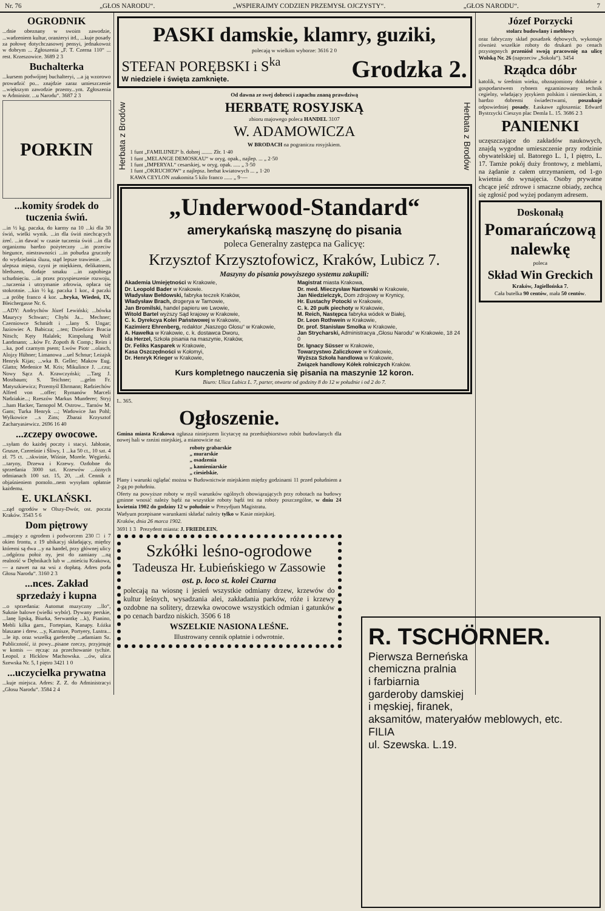Nr. 76 „GŁOS NARODU“. „WSPIERAJMY CODZIEN PRZEMYSŁ OJCZYSTY“. „GŁOS NARODU“. 7
OGRODNIK
...dnie obeznany w swoim zawodzie, ...wadzeniem kultur, oranżeryi itd., ...kuje posady za połowę dotychczasowej pensyi, jednakowoż w dobrym ... Zgłoszenia „F. T. Czerna 110“ ... rest. Krzeszowice. 3689 2 3
Buchalterka
...kursem podwójnej buchalteryi, ...a ją wzorowo prowadzić po... znajdzie zaraz umieszczenie ...większym zawodzie przemy...ym. Zgłoszenia w Administr. ...u Narodu“. 3687 2 3
PORKIN
...komity środek do tuczenia świń.
...in ½ kg. paczka, do karmy na 10 ...ki dla 30 świń, wielki wynik. ...in dla świń niechcących żreć. ...in dawać w czasie tuczenia świń ...in dla organizmu bardzo pożyteczny ...in przeciw biegunce, niestrawności ...in pobudza gruczoły do wydzielania śluzu, stąd lepsze trawienie. ...in ulepsza mięso, czyni je miękkiem, delikatnem, bledszem, dodaje smaku ...in zapobiega schudnięciu. ...in przez przyspieszenie rozwoju, ...tuczenia i utrzymanie zdrowia, opłaca się stokrotnie. ...kin ½ kg. paczka 1 kor., 4 paczki ...a próbę franco 4 kor. ...bryka, Wiedeń, IX, Bleichergasse Nr. 6.
...ADY: Andrychów Józef Lewiński; ...bówka Maurycy Schwarc; Chybi Ja... Mechner; Czerniowce Schmidt i ...lany S. Ungar; Jaziowiec A. Babicza; ...ten; Dziedzice Bracia Nitsch; Kęty Halalek; Kimpolung Wolf Landmann; ...ków Fr. Zopoth & Comp.; Reim i ...ka, pod czarnym psem; Lwów Piotr ...olasch, Alojzy Hübner; Limanowa ...uel Schnur; Leżajsk Henryk Kijas; ...wka B. Geller; Makow Eug. Glattn; Medenice M. Kris; Mikulince J. ...czu; Nowy Sącz A. Krawczyński; ...Targ J. Mostbaum; S. Teichner; ...gelm Fr. Matyszkiewicz; Przemyśl Ehrmann; Radziechów Alfred von ...offer; Rymanów Marceli Nadziakie...; Rzeszów Markus Munderer; Stryj ...ham Hacker, Tarnopol M. Ostrow... Tarnów M. Gans; Turka Henryk ...; Wadowice Jan Pohl; Wylkowice ...s Zins; Zbaraż Krzysztof Zacharyasiewicz. 2696 16 40
...zczepy owocowe.
...syłam do każdej poczty i stacyi. Jabłonie, Grusze, Czereśnie i Śliwy, 1 ...ka 50 ct., 10 szt. 4 zł. 75 ct. ...skwinie, Wiśnie, Morele. Węgierki. ...taryny, Drzewa i Krzewy. Ozdobne do sprzedania 3000 szt. Krzewów ...óżnych odmianach 100 szt. 15, 20, ...zł. Cennik z objaśnieniem pomolo...nem wysyłam opłatnie każdemu.
E. UKLAŃSKI.
...ząd ogrodów w Olszy-Dwór, ost. poczta Kraków. 3543 5 6
Dom piętrowy
...mujący z ogrodem i podworcem 230 □ i 7 okien frontu, z 19 ubikacyj składający, między któremi są dwa ...y na handel, przy głównej ulicy ...odgórzu położ ny, jest do zamiany ...ną realność w Dębnikach lub w ...mieściu Krakowa, — a nawet na na wsi z dopłatą. Adres poda Głosu Narodu“. 3160 2 3
...nces. Zakład sprzedaży i kupna
...o sprzedania: Automat muzyczny ...llo“, Suknie balowe (wielki wybór). Dywany perskie, ...lanę lipską, Biurka, Serwantkę ...k), Pianino, Mebli kilka garn., Fortepian, Kanapy. Łóżka blaszane i drew. ...y, Karnisze, Portyery, Lustra... ...le itp. oraz wszelką garderobę ...adamiam Sz. Publiczność, iż powy...pisane rzeczy, przyjmuję w komis — ręcząc za przechowanie tychże. Leopol. z Hicklow Machowska. ...ów, ulica Szewska Nr. 5, I piętro 3421 1 0
...uczycielka prywatna
...kuje miejsca. Adres: Z. Z. do Administracyi „Głosu Narodu“. 3584 2 4
PASKI damskie, klamry, guziki,
polecają w wielkim wyborze: 3616 2 0
STEFAN PORĘBSKI i S<sup>ka</sup>
W niedziele i święta zamknięte.
Grodzka 2.
Herbata z Brodów
Od dawna ze swej dobroci i zapachu znaną prawdziwą
HERBATĘ ROSYJSKĄ
zbioru majowego poleca HANDEL 3107
W. ADAMOWICZA
W BRODACH na pograniczu rosyjskiem.
1 funt „FAMILIJNEJ“ b. dobrej ........ Złr. 1·40
1 funt „MELANGE DEMOSKAU“ w oryg. opak., najlep. ... „ 2·50
1 funt „IMPERYAL“ cesarskiej, w oryg. opak. ..... „ 3·50
1 funt „OKRUCHOW“ z najlepsz. herbat kwiatowych ... „ 1·20
KAWA CEYLON znakomita 5 kilo franco ...... „ 9·—
Herbata z Brodów
„Underwood-Standard“
amerykańską maszynę do pisania
poleca Generalny zastępca na Galicyę:
Krzysztof Krzysztofowicz, Kraków, Lubicz 7.
Maszyny do pisania powyższego systemu zakupili:
Akademia Umiejętności w Krakowie,
Dr. Leopold Bader w Krakowie.
Władysław Bełdowski, fabryka teczek Kraków,
Władysław Brach, drogerya w Tarnowie,
Jan Bromilski, handel papieru we Lwowie,
Witold Bartel wyższy Sąd krajowy w Krakowie,
C. k. Dyrekcya Kolei Państwowej w Krakowie,
Kazimierz Ehrenberg, redaktor „Naszego Głosu“ w Krakowie,
A. Hawełka w Krakowie, c. k. dostawca Dworu,
Ida Herzel, Szkoła pisania na maszynie, Kraków,
Dr. Feliks Kasparek w Krakowie,
Kasa Oszczędności w Kołomyi,
Dr. Henryk Krieger w Krakowie,
Magistrat miasta Krakowa,
Dr. med. Mieczysław Nartowski w Krakowie,
Jan Niedzielczyk, Dom zdrojowy w Krynicy,
Hr. Eustachy Potocki w Krakowie,
C. k. 20 pułk piechoty w Krakowie,
M. Reich, Następca fabryka wódek w Białej,
Dr. Leon Rothwein w Krakowie,
Dr. prof. Stanisław Smolka w Krakowie,
Jan Strycharski, Administracya „Głosu Narodu“ w Krakowie, 18 24 0
Dr. Ignacy Süsser w Krakowie,
Towarzystwo Zaliczkowe w Krakowie,
Wyższa Szkoła handlowa w Krakowie,
Związek handlowy Kółek rolniczych Kraków.
Kurs kompletnego nauczenia się pisania na maszynie 12 koron.
Biuro: Ulica Lubicz L. 7, parter, otwarte od godziny 8 do 12 w południe i od 2 do 7.
L. 365.
Ogłoszenie.
Gmina miasta Krakowa ogłasza niniejszem licytacyę na przedsiębiorstwo robót budowlanych dla nowej hali w rzeźni miejskiej, a mianowicie na:
roboty grabarskie
„ murarskie
„ osadzenia
„ kamieniarskie
„ ciesielskie.
Plany i warunki oglądać można w Budownictwie miejskiem między godzinami 11 przed południem a 2-gą po południu.
Oferty na powyższe roboty w myśl warunków ogólnych obowiązujących przy robotach na budowy gminne wnosić należy bądź na wszystkie roboty bądź też na roboty poszczególne, w dniu 24 kwietnia 1902 do godziny 12 w południe w Prezydjum Magistratu.
Wadyum przepisane warunkami składać należy tylko w Kasie miejskiej.
Kraków, dnia 26 marca 1902.
3691 1 3 Prezydent miasta: J. FRIEDLEIN.
Szkółki leśno-ogrodowe
Tadeusza Hr. Łubieńskiego w Zassowie
ost. p. loco st. kolei Czarna
polecają na wiosnę i jesień wszystkie odmiany drzew, krzewów do kultur leśnych, wysadzania alei, zakładania parków, róże i krzewy ozdobne na solitery, drzewka owocowe wszystkich odmian i gatunków po cenach bardzo niskich. 3506 6 18
WSZELKIE NASIONA LEŚNE.
Illustrowany cennik opłatnie i odwrotnie.
Józef Porzycki
stolarz budowlany i meblowy
oraz fabryczny skład posadzek dębowych, wykonuje również wszelkie roboty do drukarń po cenach przystępnych przeniósł swoją pracownię na ulicę Wolską Nr. 26 (naprzeciw „Sokoła“). 3454
Rządca dóbr
katolik, w średnim wieku, obznajomiony dokładnie z gospodarstwem rybnem egzaminowany technik cegielny, władający językiem polskim i niemieckim, z bardzo dobremi świadectwami, poszukuje odpowiedniej posady. Łaskawe zgłoszenia: Edward Bystrzycki Cieszyn plac Demla L. 15. 3686 2 3
PANIENKI
uczęszczające do zakładów naukowych, znajdą wygodne umieszczenie przy rodzinie obywatelskiej ul. Batorego L. 1, I piętro, L. 17. Tamże pokój duży frontowy, z meblami, na żądanie z całem utrzymaniem, od 1-go kwietnia do wynajęcia. Osoby prywatne chcące jeść zdrowe i smaczne obiady, zechcą się zgłosić pod wyżej podanym adresem.
Doskonałą
Pomarańczową nalewkę
poleca
Skład Win Greckich
Kraków, Jagiellońska 7.
Cała butelka 90 centów, mała 50 centów.
R. TSCHÖRNER.
Pierwsza Berneńska
chemiczna pralnia
i farbiarnia
garderoby damskiej
i męskiej, firanek,
aksamitów, materyałów meblowych, etc.
FILIA
ul. Szewska. L.19.